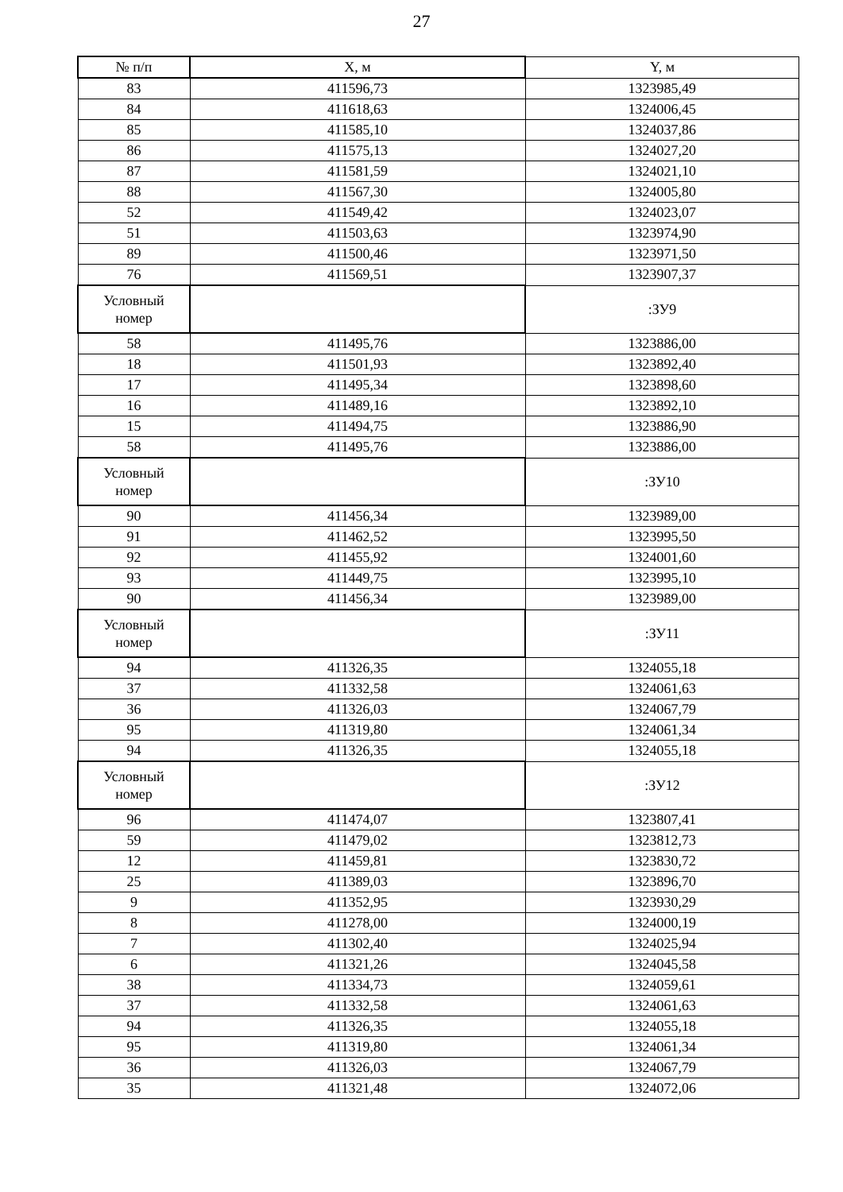27
| № п/п | X, м | Y, м |
| --- | --- | --- |
| 83 | 411596,73 | 1323985,49 |
| 84 | 411618,63 | 1324006,45 |
| 85 | 411585,10 | 1324037,86 |
| 86 | 411575,13 | 1324027,20 |
| 87 | 411581,59 | 1324021,10 |
| 88 | 411567,30 | 1324005,80 |
| 52 | 411549,42 | 1324023,07 |
| 51 | 411503,63 | 1323974,90 |
| 89 | 411500,46 | 1323971,50 |
| 76 | 411569,51 | 1323907,37 |
| Условный номер | | :ЗУ9 |
| 58 | 411495,76 | 1323886,00 |
| 18 | 411501,93 | 1323892,40 |
| 17 | 411495,34 | 1323898,60 |
| 16 | 411489,16 | 1323892,10 |
| 15 | 411494,75 | 1323886,90 |
| 58 | 411495,76 | 1323886,00 |
| Условный номер | | :ЗУ10 |
| 90 | 411456,34 | 1323989,00 |
| 91 | 411462,52 | 1323995,50 |
| 92 | 411455,92 | 1324001,60 |
| 93 | 411449,75 | 1323995,10 |
| 90 | 411456,34 | 1323989,00 |
| Условный номер | | :ЗУ11 |
| 94 | 411326,35 | 1324055,18 |
| 37 | 411332,58 | 1324061,63 |
| 36 | 411326,03 | 1324067,79 |
| 95 | 411319,80 | 1324061,34 |
| 94 | 411326,35 | 1324055,18 |
| Условный номер | | :ЗУ12 |
| 96 | 411474,07 | 1323807,41 |
| 59 | 411479,02 | 1323812,73 |
| 12 | 411459,81 | 1323830,72 |
| 25 | 411389,03 | 1323896,70 |
| 9 | 411352,95 | 1323930,29 |
| 8 | 411278,00 | 1324000,19 |
| 7 | 411302,40 | 1324025,94 |
| 6 | 411321,26 | 1324045,58 |
| 38 | 411334,73 | 1324059,61 |
| 37 | 411332,58 | 1324061,63 |
| 94 | 411326,35 | 1324055,18 |
| 95 | 411319,80 | 1324061,34 |
| 36 | 411326,03 | 1324067,79 |
| 35 | 411321,48 | 1324072,06 |